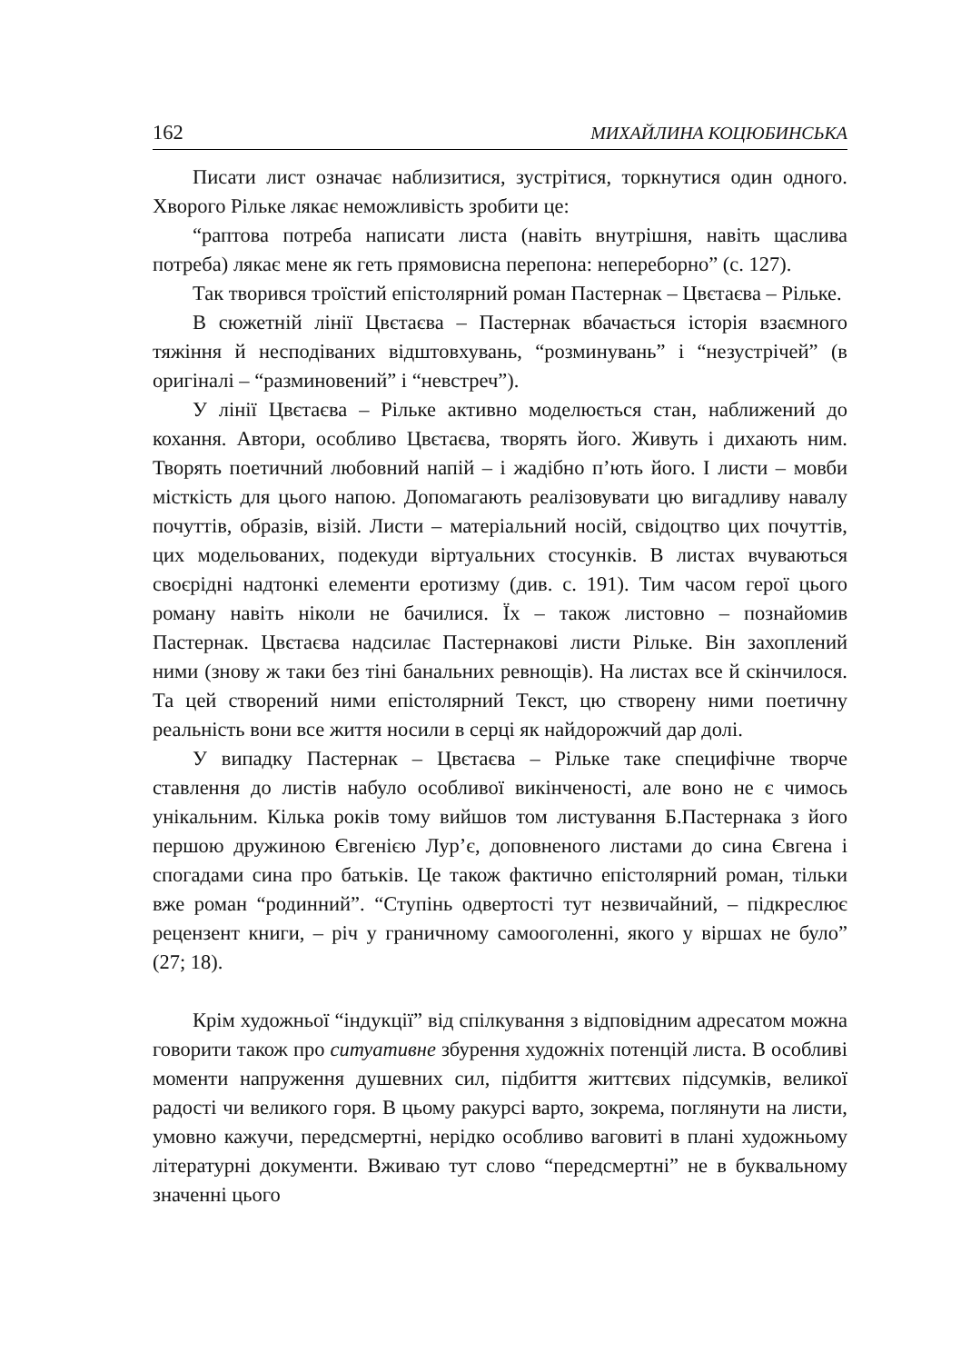162 МИХАЙЛИНА КОЦЮБИНСЬКА
Писати лист означає наблизитися, зустрітися, торкнутися один одного. Хворого Рільке лякає неможливість зробити це:
“раптова потреба написати листа (навіть внутрішня, навіть щаслива потреба) лякає мене як геть прямовисна перепона: непереборно” (с. 127).
Так творився троїстий епістолярний роман Пастернак – Цвєтаєва – Рільке.
В сюжетній лінії Цвєтаєва – Пастернак вбачається історія взаємного тяжіння й несподіваних відштовхувань, “розминувань” і “незустрічей” (в оригіналі – “разминовений” і “невстреч”).
У лінії Цвєтаєва – Рільке активно моделюється стан, наближений до кохання. Автори, особливо Цвєтаєва, творять його. Живуть і дихають ним. Творять поетичний любовний напій – і жадібно п’ють його. І листи – мовби місткість для цього напою. Допомагають реалізовувати цю вигадливу навалу почуттів, образів, візій. Листи – матеріальний носій, свідоцтво цих почуттів, цих модельованих, подекуди віртуальних стосунків. В листах вчуваються своєрідні надтонкі елементи еротизму (див. с. 191). Тим часом герої цього роману навіть ніколи не бачилися. Їх – також листовно – познайомив Пастернак. Цвєтаєва надсилає Пастернакові листи Рільке. Він захоплений ними (знову ж таки без тіні банальних ревнощів). На листах все й скінчилося. Та цей створений ними епістолярний Текст, цю створену ними поетичну реальність вони все життя носили в серці як найдорожчий дар долі.
У випадку Пастернак – Цвєтаєва – Рільке таке специфічне творче ставлення до листів набуло особливої викінченості, але воно не є чимось унікальним. Кілька років тому вийшов том листування Б.Пастернака з його першою дружиною Євгенією Лур’є, доповненого листами до сина Євгена і спогадами сина про батьків. Це також фактично епістолярний роман, тільки вже роман “родинний”. “Ступінь одвертості тут незвичайний, – підкреслює рецензент книги, – річ у граничному самооголенні, якого у віршах не було” (27; 18).
Крім художньої “індукції” від спілкування з відповідним адресатом можна говорити також про ситуативне збурення художніх потенцій листа. В особливі моменти напруження душевних сил, підбиття життєвих підсумків, великої радості чи великого горя. В цьому ракурсі варто, зокрема, поглянути на листи, умовно кажучи, передсмертні, нерідко особливо ваговиті в плані художньому літературні документи. Вживаю тут слово “передсмертні” не в буквальному значенні цього